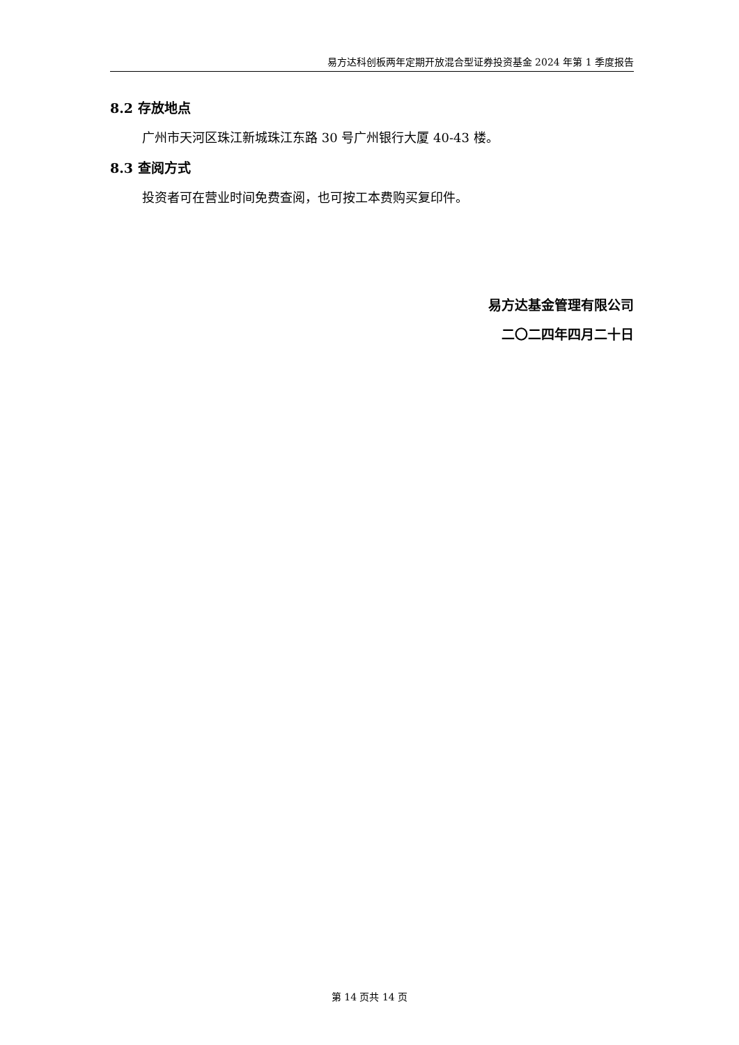易方达科创板两年定期开放混合型证券投资基金 2024 年第 1 季度报告
8.2 存放地点
广州市天河区珠江新城珠江东路 30 号广州银行大厦 40-43 楼。
8.3 查阅方式
投资者可在营业时间免费查阅，也可按工本费购买复印件。
易方达基金管理有限公司
二〇二四年四月二十日
第 14 页共 14 页